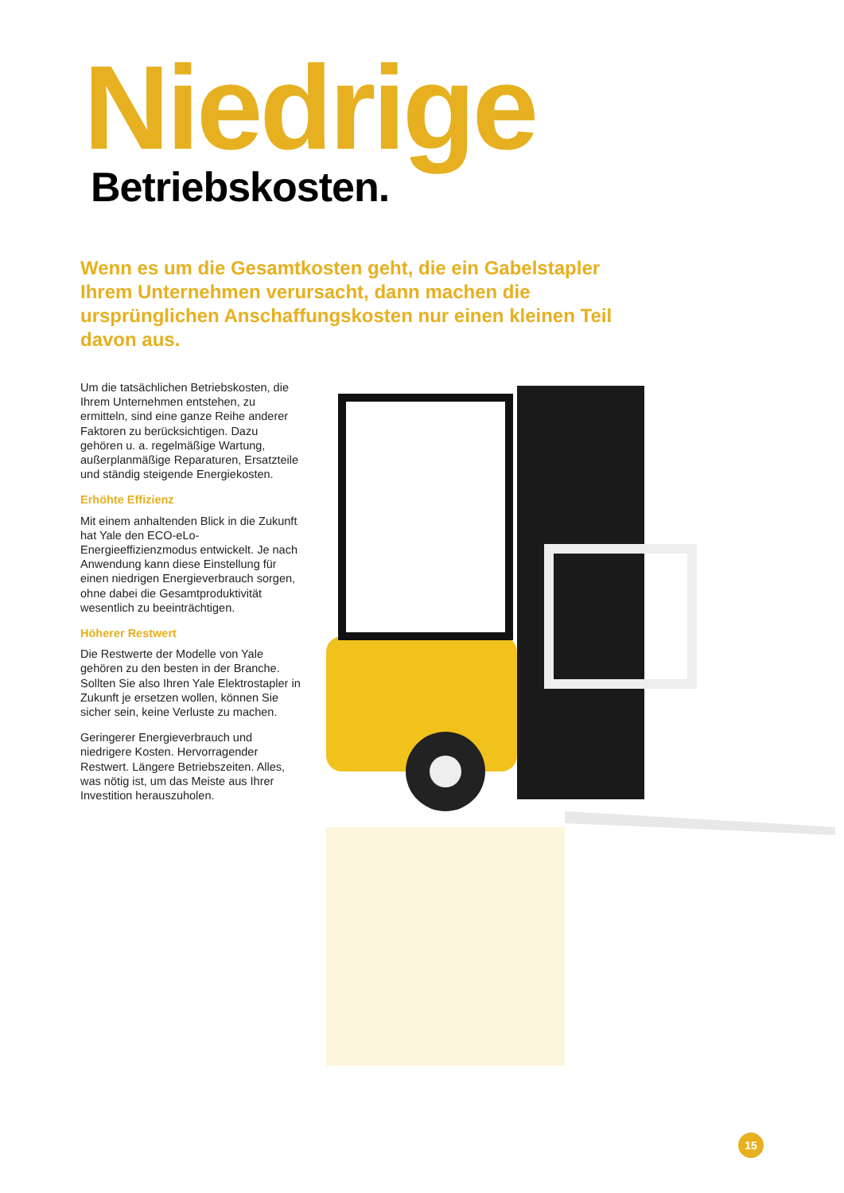Niedrige Betriebskosten.
Wenn es um die Gesamtkosten geht, die ein Gabelstapler Ihrem Unternehmen verursacht, dann machen die ursprünglichen Anschaffungskosten nur einen kleinen Teil davon aus.
Um die tatsächlichen Betriebskosten, die Ihrem Unternehmen entstehen, zu ermitteln, sind eine ganze Reihe anderer Faktoren zu berücksichtigen. Dazu gehören u. a. regelmäßige Wartung, außerplanmäßige Reparaturen, Ersatzteile und ständig steigende Energiekosten.
Erhöhte Effizienz
Mit einem anhaltenden Blick in die Zukunft hat Yale den ECO-eLo-Energieeffizienzmodus entwickelt. Je nach Anwendung kann diese Einstellung für einen niedrigen Energieverbrauch sorgen, ohne dabei die Gesamtproduktivität wesentlich zu beeinträchtigen.
Höherer Restwert
Die Restwerte der Modelle von Yale gehören zu den besten in der Branche. Sollten Sie also Ihren Yale Elektrostapler in Zukunft je ersetzen wollen, können Sie sicher sein, keine Verluste zu machen.
Geringerer Energieverbrauch und niedrigere Kosten. Hervorragender Restwert. Längere Betriebszeiten. Alles, was nötig ist, um das Meiste aus Ihrer Investition herauszuholen.
15